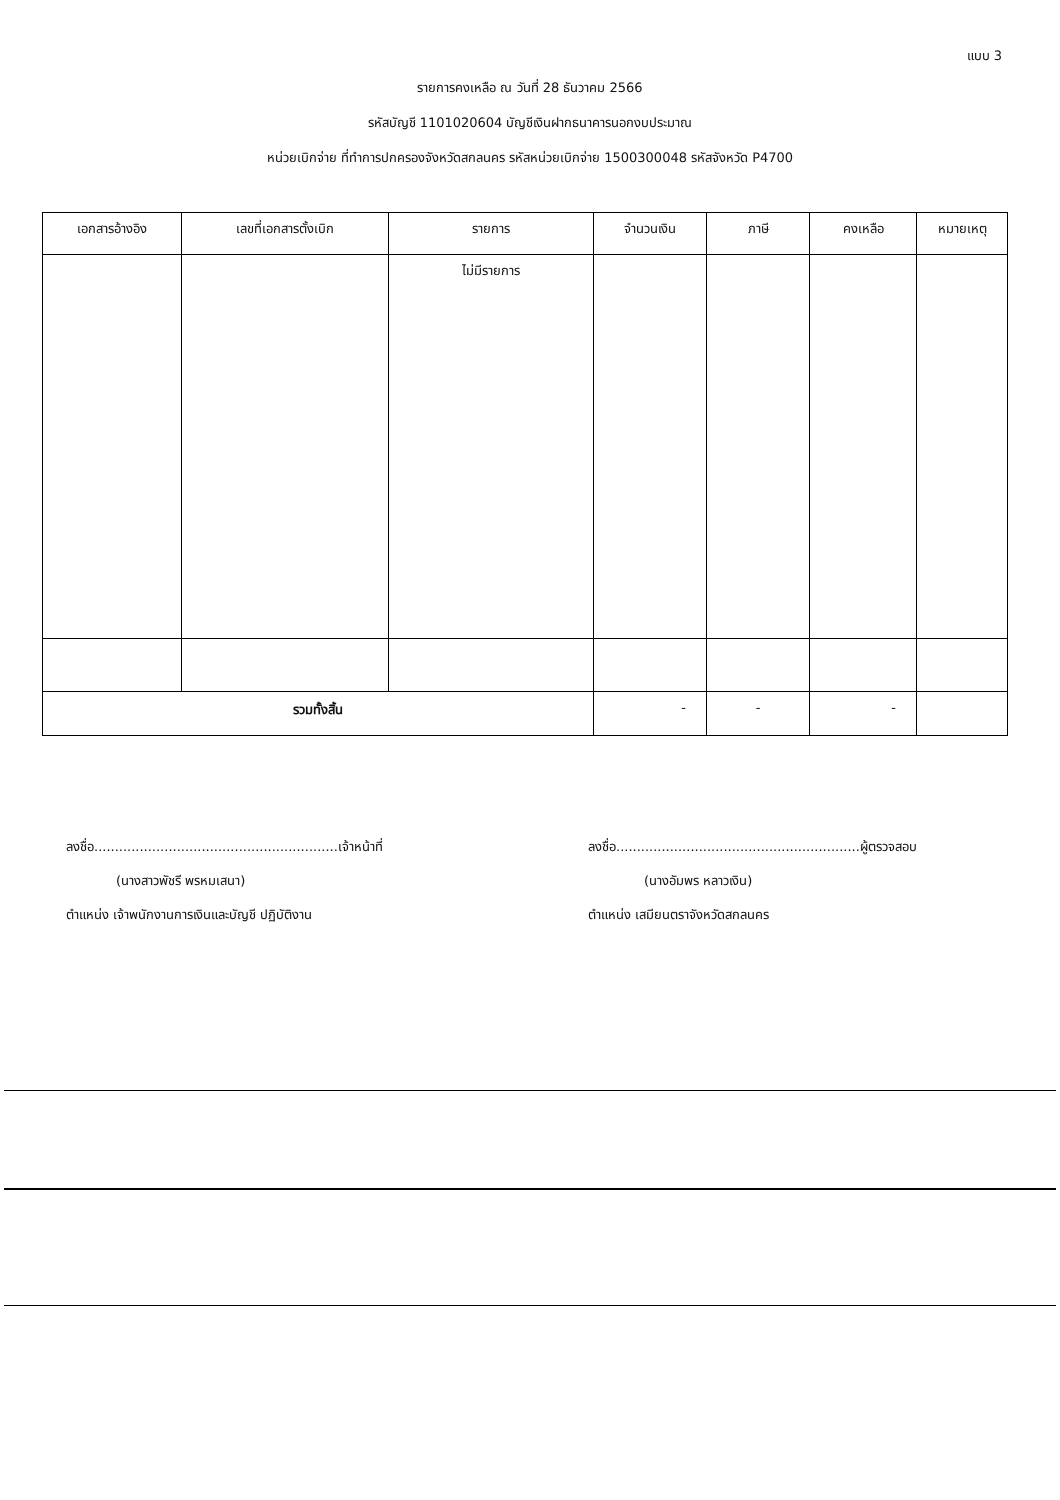แบบ 3
รายการคงเหลือ ณ วันที่ 28 ธันวาคม 2566
รหัสบัญชี 1101020604 บัญชีเงินฝากธนาคารนอกงบประมาณ
หน่วยเบิกจ่าย ที่ทำการปกครองจังหวัดสกลนคร รหัสหน่วยเบิกจ่าย 1500300048 รหัสจังหวัด P4700
| เอกสารอ้างอิง | เลขที่เอกสารตั้งเบิก | รายการ | จำนวนเงิน | ภาษี | คงเหลือ | หมายเหตุ |
| --- | --- | --- | --- | --- | --- | --- |
| | | ไม่มีรายการ | | | | |
| รวมทั้งสิ้น | | | - | - | - | |
ลงชื่อ...........................................................เจ้าหน้าที่
(นางสาวพัชรี พรหมเสนา)
ตำแหน่ง เจ้าพนักงานการเงินและบัญชี ปฏิบัติงาน
ลงชื่อ...........................................................ผู้ตรวจสอบ
(นางอัมพร หลาวเงิน)
ตำแหน่ง เสมียนตราจังหวัดสกลนคร